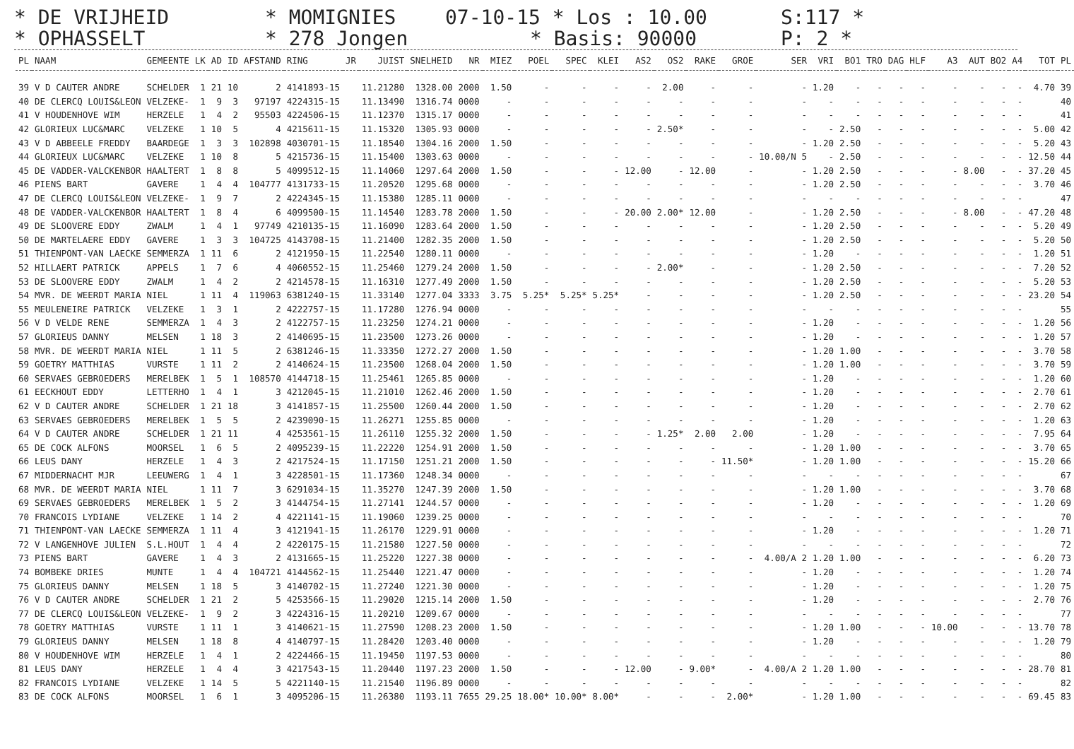* DE VRIJHEID * MOMIGNIES 07-10-15 * Los : 10.00 S:117 *
* OPHASSELT * 278 Jongen * Basis: 90000 P: 2 *
| PL | NAAM | GEMEENTE | LK | AD | ID | AFSTAND | RING | JR | JUIST | SNELHEID | NR | MIEZ | POEL | SPEC | KLEI | AS2 | OS2 | RAKE | GROE | SER | VRI | BO1 | TRO | DAG | HLF | A3 | AUT | BO2 | A4 | TOT | PL |
| --- | --- | --- | --- | --- | --- | --- | --- | --- | --- | --- | --- | --- | --- | --- | --- | --- | --- | --- | --- | --- | --- | --- | --- | --- | --- | --- | --- | --- | --- | --- | --- |
| 39 | V D CAUTER ANDRE | SCHELDER | 1 | 21 | 10 | 2 | 4141893-15 | | 11.21280 | 1328.00 | 2000 | 1.50 | - | - | - | - | 2.00 | - | - | - | 1.20 | - | - | - | - | - | - | - | - | 4.70 | 39 |
| 40 | DE CLERCQ LOUIS&LEON | VELZEKE- | 1 | 9 | 3 | 97197 | 4224315-15 | | 11.13490 | 1316.74 | 0000 | - | - | - | - | - | - | - | - | - | - | - | - | - | - | - | - | - | - | | 40 |
| 41 | V HOUDENHOVE WIM | HERZELE | 1 | 4 | 2 | 95503 | 4224506-15 | | 11.12370 | 1315.17 | 0000 | - | - | - | - | - | - | - | - | - | - | - | - | - | - | - | - | - | - | | 41 |
| 42 | GLORIEUX LUC&MARC | VELZEKE | 1 | 10 | 5 | 4 | 4215611-15 | | 11.15320 | 1305.93 | 0000 | - | - | - | - | - | 2.50* | - | - | - | - | 2.50 | - | - | - | - | - | - | - | 5.00 | 42 |
| 43 | V D ABBEELE FREDDY | BAARDEGE | 1 | 3 | 3 | 102898 | 4030701-15 | | 11.18540 | 1304.16 | 2000 | 1.50 | - | - | - | - | - | - | - | - | 1.20 | 2.50 | - | - | - | - | - | - | - | 5.20 | 43 |
| 44 | GLORIEUX LUC&MARC | VELZEKE | 1 | 10 | 8 | 5 | 4215736-15 | | 11.15400 | 1303.63 | 0000 | - | - | - | - | - | - | - | - | 10.00/N 5 | - | 2.50 | - | - | - | - | - | - | - | 12.50 | 44 |
| 45 | DE VADDER-VALCKENBOR | HAALTERT | 1 | 8 | 8 | 5 | 4099512-15 | | 11.14060 | 1297.64 | 2000 | 1.50 | - | - | - | 12.00 | - | 12.00 | - | - | 1.20 | 2.50 | - | - | - | - | 8.00 | - | - | 37.20 | 45 |
| 46 | PIENS BART | GAVERE | 1 | 4 | 4 | 104777 | 4131733-15 | | 11.20520 | 1295.68 | 0000 | - | - | - | - | - | - | - | - | - | 1.20 | 2.50 | - | - | - | - | - | - | - | 3.70 | 46 |
| 47 | DE CLERCQ LOUIS&LEON | VELZEKE- | 1 | 9 | 7 | 2 | 4224345-15 | | 11.15380 | 1285.11 | 0000 | - | - | - | - | - | - | - | - | - | - | - | - | - | - | - | - | - | - | | 47 |
| 48 | DE VADDER-VALCKENBOR | HAALTERT | 1 | 8 | 4 | 6 | 4099500-15 | | 11.14540 | 1283.78 | 2000 | 1.50 | - | - | - | 20.00 | 2.00* | 12.00 | - | - | 1.20 | 2.50 | - | - | - | - | 8.00 | - | - | 47.20 | 48 |
| 49 | DE SLOOVERE EDDY | ZWALM | 1 | 4 | 1 | 97749 | 4210135-15 | | 11.16090 | 1283.64 | 2000 | 1.50 | - | - | - | - | - | - | - | - | 1.20 | 2.50 | - | - | - | - | - | - | - | 5.20 | 49 |
| 50 | DE MARTELAERE EDDY | GAVERE | 1 | 3 | 3 | 104725 | 4143708-15 | | 11.21400 | 1282.35 | 2000 | 1.50 | - | - | - | - | - | - | - | - | 1.20 | 2.50 | - | - | - | - | - | - | - | 5.20 | 50 |
| 51 | THIENPONT-VAN LAECKE | SEMMERZA | 1 | 11 | 6 | 2 | 4121950-15 | | 11.22540 | 1280.11 | 0000 | - | - | - | - | - | - | - | - | - | 1.20 | - | - | - | - | - | - | - | - | 1.20 | 51 |
| 52 | HILLAERT PATRICK | APPELS | 1 | 7 | 6 | 4 | 4060552-15 | | 11.25460 | 1279.24 | 2000 | 1.50 | - | - | - | - | 2.00* | - | - | - | 1.20 | 2.50 | - | - | - | - | - | - | - | 7.20 | 52 |
| 53 | DE SLOOVERE EDDY | ZWALM | 1 | 4 | 2 | 2 | 4214578-15 | | 11.16310 | 1277.49 | 2000 | 1.50 | - | - | - | - | - | - | - | - | 1.20 | 2.50 | - | - | - | - | - | - | - | 5.20 | 53 |
| 54 | MVR. DE WEERDT MARIA | NIEL | 1 | 11 | 4 | 119063 | 6381240-15 | | 11.33140 | 1277.04 | 3333 | 3.75 | 5.25* | 5.25* | 5.25* | - | - | - | - | - | 1.20 | 2.50 | - | - | - | - | - | - | - | 23.20 | 54 |
| 55 | MEULENEIRE PATRICK | VELZEKE | 1 | 3 | 1 | 2 | 4222757-15 | | 11.17280 | 1276.94 | 0000 | - | - | - | - | - | - | - | - | - | - | - | - | - | - | - | - | - | - | | 55 |
| 56 | V D VELDE RENE | SEMMERZA | 1 | 4 | 3 | 2 | 4122757-15 | | 11.23250 | 1274.21 | 0000 | - | - | - | - | - | - | - | - | - | 1.20 | - | - | - | - | - | - | - | - | 1.20 | 56 |
| 57 | GLORIEUS DANNY | MELSEN | 1 | 18 | 3 | 2 | 4140695-15 | | 11.23500 | 1273.26 | 0000 | - | - | - | - | - | - | - | - | - | 1.20 | - | - | - | - | - | - | - | - | 1.20 | 57 |
| 58 | MVR. DE WEERDT MARIA | NIEL | 1 | 11 | 5 | 2 | 6381246-15 | | 11.33350 | 1272.27 | 2000 | 1.50 | - | - | - | - | - | - | - | - | 1.20 | 1.00 | - | - | - | - | - | - | - | 3.70 | 58 |
| 59 | GOETRY MATTHIAS | VURSTE | 1 | 11 | 2 | 2 | 4140624-15 | | 11.23500 | 1268.04 | 2000 | 1.50 | - | - | - | - | - | - | - | - | 1.20 | 1.00 | - | - | - | - | - | - | - | 3.70 | 59 |
| 60 | SERVAES GEBROEDERS | MERELBEK | 1 | 5 | 1 | 108570 | 4144718-15 | | 11.25461 | 1265.85 | 0000 | - | - | - | - | - | - | - | - | - | 1.20 | - | - | - | - | - | - | - | - | 1.20 | 60 |
| 61 | EECKHOUT EDDY | LETTERHO | 1 | 4 | 1 | 3 | 4212045-15 | | 11.21010 | 1262.46 | 2000 | 1.50 | - | - | - | - | - | - | - | - | 1.20 | - | - | - | - | - | - | - | - | 2.70 | 61 |
| 62 | V D CAUTER ANDRE | SCHELDER | 1 | 21 | 18 | 3 | 4141857-15 | | 11.25500 | 1260.44 | 2000 | 1.50 | - | - | - | - | - | - | - | - | 1.20 | - | - | - | - | - | - | - | - | 2.70 | 62 |
| 63 | SERVAES GEBROEDERS | MERELBEK | 1 | 5 | 5 | 2 | 4239090-15 | | 11.26271 | 1255.85 | 0000 | - | - | - | - | - | - | - | - | - | 1.20 | - | - | - | - | - | - | - | - | 1.20 | 63 |
| 64 | V D CAUTER ANDRE | SCHELDER | 1 | 21 | 11 | 4 | 4253561-15 | | 11.26110 | 1255.32 | 2000 | 1.50 | - | - | - | - | 1.25* | 2.00 | 2.00 | - | 1.20 | - | - | - | - | - | - | - | - | 7.95 | 64 |
| 65 | DE COCK ALFONS | MOORSEL | 1 | 6 | 5 | 2 | 4095239-15 | | 11.22220 | 1254.91 | 2000 | 1.50 | - | - | - | - | - | - | - | - | 1.20 | 1.00 | - | - | - | - | - | - | - | 3.70 | 65 |
| 66 | LEUS DANY | HERZELE | 1 | 4 | 3 | 2 | 4217524-15 | | 11.17150 | 1251.21 | 2000 | 1.50 | - | - | - | - | - | - | 11.50* | - | 1.20 | 1.00 | - | - | - | - | - | - | - | 15.20 | 66 |
| 67 | MIDDERNACHT MJR | LEEUWERG | 1 | 4 | 1 | 3 | 4228501-15 | | 11.17360 | 1248.34 | 0000 | - | - | - | - | - | - | - | - | - | - | - | - | - | - | - | - | - | - | | 67 |
| 68 | MVR. DE WEERDT MARIA | NIEL | 1 | 11 | 7 | 3 | 6291034-15 | | 11.35270 | 1247.39 | 2000 | 1.50 | - | - | - | - | - | - | - | - | 1.20 | 1.00 | - | - | - | - | - | - | - | 3.70 | 68 |
| 69 | SERVAES GEBROEDERS | MERELBEK | 1 | 5 | 2 | 3 | 4144754-15 | | 11.27141 | 1244.57 | 0000 | - | - | - | - | - | - | - | - | - | 1.20 | - | - | - | - | - | - | - | - | 1.20 | 69 |
| 70 | FRANCOIS LYDIANE | VELZEKE | 1 | 14 | 2 | 4 | 4221141-15 | | 11.19060 | 1239.25 | 0000 | - | - | - | - | - | - | - | - | - | - | - | - | - | - | - | - | - | - | | 70 |
| 71 | THIENPONT-VAN LAECKE | SEMMERZA | 1 | 11 | 4 | 3 | 4121941-15 | | 11.26170 | 1229.91 | 0000 | - | - | - | - | - | - | - | - | - | 1.20 | - | - | - | - | - | - | - | - | 1.20 | 71 |
| 72 | V LANGENHOVE JULIEN | S.L.HOUT | 1 | 4 | 4 | 2 | 4220175-15 | | 11.21580 | 1227.50 | 0000 | - | - | - | - | - | - | - | - | - | - | - | - | - | - | - | - | - | - | | 72 |
| 73 | PIENS BART | GAVERE | 1 | 4 | 3 | 2 | 4131665-15 | | 11.25220 | 1227.38 | 0000 | - | - | - | - | - | - | - | - | 4.00/A 2 | 1.20 | 1.00 | - | - | - | - | - | - | - | 6.20 | 73 |
| 74 | BOMBEKE DRIES | MUNTE | 1 | 4 | 4 | 104721 | 4144562-15 | | 11.25440 | 1221.47 | 0000 | - | - | - | - | - | - | - | - | - | 1.20 | - | - | - | - | - | - | - | - | 1.20 | 74 |
| 75 | GLORIEUS DANNY | MELSEN | 1 | 18 | 5 | 3 | 4140702-15 | | 11.27240 | 1221.30 | 0000 | - | - | - | - | - | - | - | - | - | 1.20 | - | - | - | - | - | - | - | - | 1.20 | 75 |
| 76 | V D CAUTER ANDRE | SCHELDER | 1 | 21 | 2 | 5 | 4253566-15 | | 11.29020 | 1215.14 | 2000 | 1.50 | - | - | - | - | - | - | - | - | 1.20 | - | - | - | - | - | - | - | - | 2.70 | 76 |
| 77 | DE CLERCQ LOUIS&LEON | VELZEKE- | 1 | 9 | 2 | 3 | 4224316-15 | | 11.20210 | 1209.67 | 0000 | - | - | - | - | - | - | - | - | - | - | - | - | - | - | - | - | - | - | | 77 |
| 78 | GOETRY MATTHIAS | VURSTE | 1 | 11 | 1 | 3 | 4140621-15 | | 11.27590 | 1208.23 | 2000 | 1.50 | - | - | - | - | - | - | - | - | 1.20 | 1.00 | - | - | - | 10.00 | - | - | - | 13.70 | 78 |
| 79 | GLORIEUS DANNY | MELSEN | 1 | 18 | 8 | 4 | 4140797-15 | | 11.28420 | 1203.40 | 0000 | - | - | - | - | - | - | - | - | - | 1.20 | - | - | - | - | - | - | - | - | 1.20 | 79 |
| 80 | V HOUDENHOVE WIM | HERZELE | 1 | 4 | 1 | 2 | 4224466-15 | | 11.19450 | 1197.53 | 0000 | - | - | - | - | - | - | - | - | - | - | - | - | - | - | - | - | - | - | | 80 |
| 81 | LEUS DANY | HERZELE | 1 | 4 | 4 | 3 | 4217543-15 | | 11.20440 | 1197.23 | 2000 | 1.50 | - | - | - | 12.00 | - | 9.00* | - | 4.00/A 2 | 1.20 | 1.00 | - | - | - | - | - | - | - | 28.70 | 81 |
| 82 | FRANCOIS LYDIANE | VELZEKE | 1 | 14 | 5 | 5 | 4221140-15 | | 11.21540 | 1196.89 | 0000 | - | - | - | - | - | - | - | - | - | - | - | - | - | - | - | - | - | - | | 82 |
| 83 | DE COCK ALFONS | MOORSEL | 1 | 6 | 1 | 3 | 4095206-15 | | 11.26380 | 1193.11 | 7655 | 29.25 | 18.00* | 10.00* | 8.00* | - | - | - | 2.00* | - | 1.20 | 1.00 | - | - | - | - | - | - | - | 69.45 | 83 |